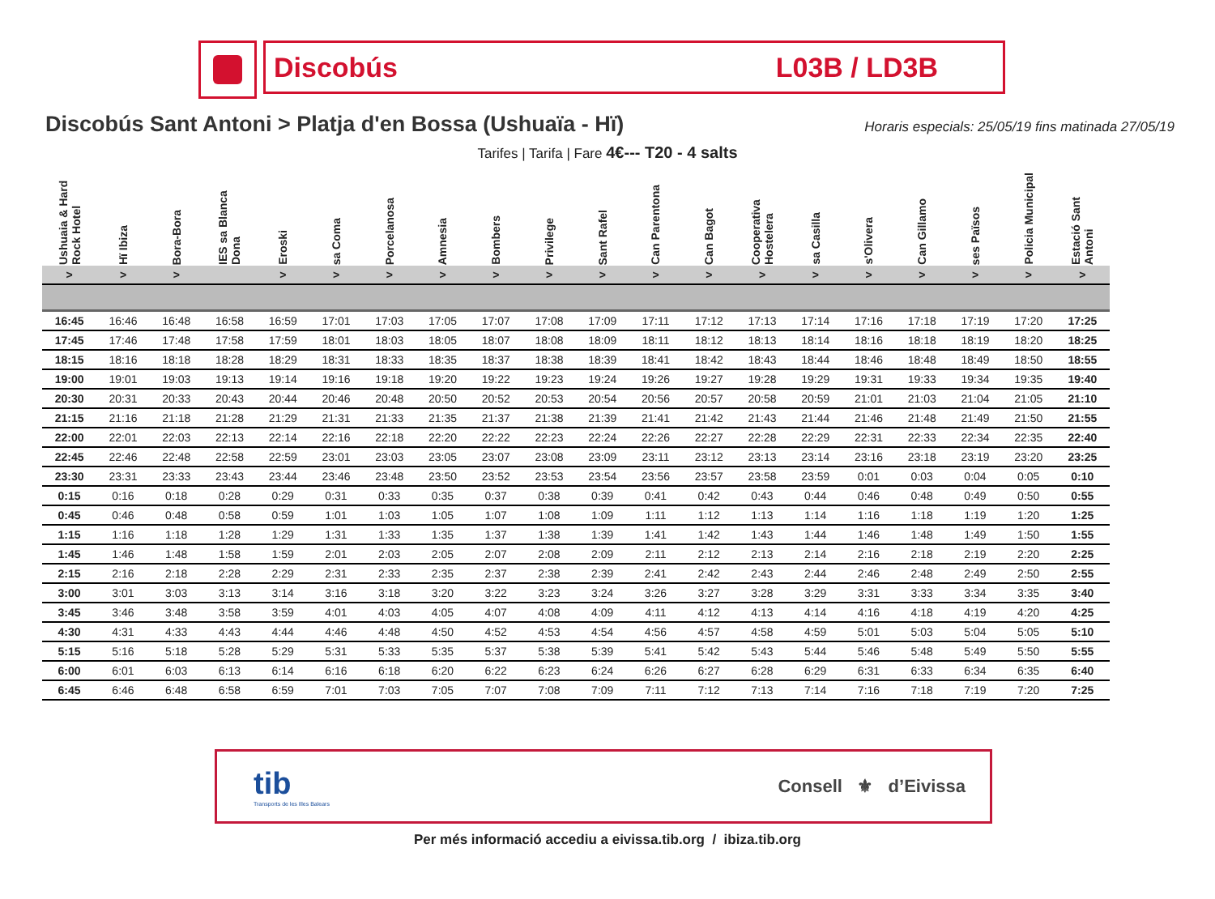Discobús L03B / LD3B
Discobús Sant Antoni > Platja d'en Bossa (Ushuaïa - Hï)
Horaris especials: 25/05/19 fins matinada 27/05/19
Tarifes | Tarifa | Fare 4€--- T20 - 4 salts
| Ushuaia & Hard Rock Hotel | Hï Ibiza | Bora-Bora | IES sa Blanca Dona | Eroski | sa Coma | Porcelanosa | Amnesia | Bombers | Privilege | Sant Rafel | Can Parentona | Can Bagot | Cooperativa Hostelera | sa Casilla | s'Olivera | Can Gillamo | ses Països | Policia Municipal | Estació Sant Antoni |
| --- | --- | --- | --- | --- | --- | --- | --- | --- | --- | --- | --- | --- | --- | --- | --- | --- | --- | --- | --- |
| > | > | > | | > | > | > | > | > | > | > | > | > | > | > | > | > | > | > | > |
| 16:45 | 16:46 | 16:48 | 16:58 | 16:59 | 17:01 | 17:03 | 17:05 | 17:07 | 17:08 | 17:09 | 17:11 | 17:12 | 17:13 | 17:14 | 17:16 | 17:18 | 17:19 | 17:20 | 17:25 |
| 17:45 | 17:46 | 17:48 | 17:58 | 17:59 | 18:01 | 18:03 | 18:05 | 18:07 | 18:08 | 18:09 | 18:11 | 18:12 | 18:13 | 18:14 | 18:16 | 18:18 | 18:19 | 18:20 | 18:25 |
| 18:15 | 18:16 | 18:18 | 18:28 | 18:29 | 18:31 | 18:33 | 18:35 | 18:37 | 18:38 | 18:39 | 18:41 | 18:42 | 18:43 | 18:44 | 18:46 | 18:48 | 18:49 | 18:50 | 18:55 |
| 19:00 | 19:01 | 19:03 | 19:13 | 19:14 | 19:16 | 19:18 | 19:20 | 19:22 | 19:23 | 19:24 | 19:26 | 19:27 | 19:28 | 19:29 | 19:31 | 19:33 | 19:34 | 19:35 | 19:40 |
| 20:30 | 20:31 | 20:33 | 20:43 | 20:44 | 20:46 | 20:48 | 20:50 | 20:52 | 20:53 | 20:54 | 20:56 | 20:57 | 20:58 | 20:59 | 21:01 | 21:03 | 21:04 | 21:05 | 21:10 |
| 21:15 | 21:16 | 21:18 | 21:28 | 21:29 | 21:31 | 21:33 | 21:35 | 21:37 | 21:38 | 21:39 | 21:41 | 21:42 | 21:43 | 21:44 | 21:46 | 21:48 | 21:49 | 21:50 | 21:55 |
| 22:00 | 22:01 | 22:03 | 22:13 | 22:14 | 22:16 | 22:18 | 22:20 | 22:22 | 22:23 | 22:24 | 22:26 | 22:27 | 22:28 | 22:29 | 22:31 | 22:33 | 22:34 | 22:35 | 22:40 |
| 22:45 | 22:46 | 22:48 | 22:58 | 22:59 | 23:01 | 23:03 | 23:05 | 23:07 | 23:08 | 23:09 | 23:11 | 23:12 | 23:13 | 23:14 | 23:16 | 23:18 | 23:19 | 23:20 | 23:25 |
| 23:30 | 23:31 | 23:33 | 23:43 | 23:44 | 23:46 | 23:48 | 23:50 | 23:52 | 23:53 | 23:54 | 23:56 | 23:57 | 23:58 | 23:59 | 0:01 | 0:03 | 0:04 | 0:05 | 0:10 |
| 0:15 | 0:16 | 0:18 | 0:28 | 0:29 | 0:31 | 0:33 | 0:35 | 0:37 | 0:38 | 0:39 | 0:41 | 0:42 | 0:43 | 0:44 | 0:46 | 0:48 | 0:49 | 0:50 | 0:55 |
| 0:45 | 0:46 | 0:48 | 0:58 | 0:59 | 1:01 | 1:03 | 1:05 | 1:07 | 1:08 | 1:09 | 1:11 | 1:12 | 1:13 | 1:14 | 1:16 | 1:18 | 1:19 | 1:20 | 1:25 |
| 1:15 | 1:16 | 1:18 | 1:28 | 1:29 | 1:31 | 1:33 | 1:35 | 1:37 | 1:38 | 1:39 | 1:41 | 1:42 | 1:43 | 1:44 | 1:46 | 1:48 | 1:49 | 1:50 | 1:55 |
| 1:45 | 1:46 | 1:48 | 1:58 | 1:59 | 2:01 | 2:03 | 2:05 | 2:07 | 2:08 | 2:09 | 2:11 | 2:12 | 2:13 | 2:14 | 2:16 | 2:18 | 2:19 | 2:20 | 2:25 |
| 2:15 | 2:16 | 2:18 | 2:28 | 2:29 | 2:31 | 2:33 | 2:35 | 2:37 | 2:38 | 2:39 | 2:41 | 2:42 | 2:43 | 2:44 | 2:46 | 2:48 | 2:49 | 2:50 | 2:55 |
| 3:00 | 3:01 | 3:03 | 3:13 | 3:14 | 3:16 | 3:18 | 3:20 | 3:22 | 3:23 | 3:24 | 3:26 | 3:27 | 3:28 | 3:29 | 3:31 | 3:33 | 3:34 | 3:35 | 3:40 |
| 3:45 | 3:46 | 3:48 | 3:58 | 3:59 | 4:01 | 4:03 | 4:05 | 4:07 | 4:08 | 4:09 | 4:11 | 4:12 | 4:13 | 4:14 | 4:16 | 4:18 | 4:19 | 4:20 | 4:25 |
| 4:30 | 4:31 | 4:33 | 4:43 | 4:44 | 4:46 | 4:48 | 4:50 | 4:52 | 4:53 | 4:54 | 4:56 | 4:57 | 4:58 | 4:59 | 5:01 | 5:03 | 5:04 | 5:05 | 5:10 |
| 5:15 | 5:16 | 5:18 | 5:28 | 5:29 | 5:31 | 5:33 | 5:35 | 5:37 | 5:38 | 5:39 | 5:41 | 5:42 | 5:43 | 5:44 | 5:46 | 5:48 | 5:49 | 5:50 | 5:55 |
| 6:00 | 6:01 | 6:03 | 6:13 | 6:14 | 6:16 | 6:18 | 6:20 | 6:22 | 6:23 | 6:24 | 6:26 | 6:27 | 6:28 | 6:29 | 6:31 | 6:33 | 6:34 | 6:35 | 6:40 |
| 6:45 | 6:46 | 6:48 | 6:58 | 6:59 | 7:01 | 7:03 | 7:05 | 7:07 | 7:08 | 7:09 | 7:11 | 7:12 | 7:13 | 7:14 | 7:16 | 7:18 | 7:19 | 7:20 | 7:25 |
tib
Transports de les Illes Balears
Consell ⚜ d’Eivissa
Per més informació accediu a eivissa.tib.org / ibiza.tib.org